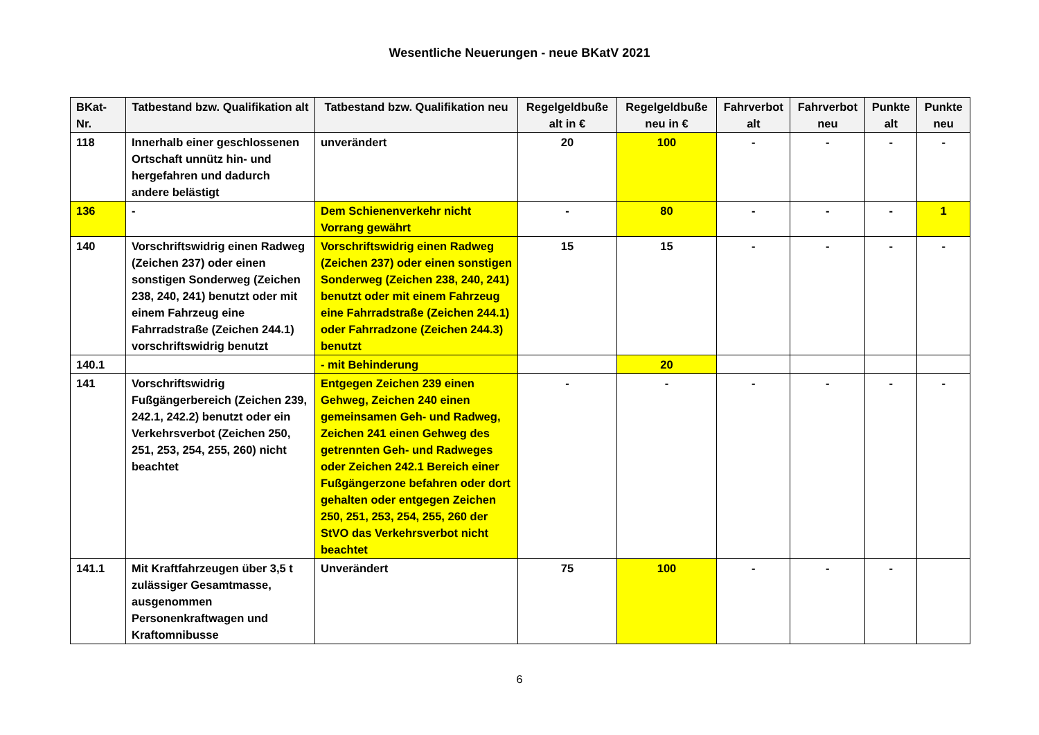Wesentliche Neuerungen - neue BKatV 2021
| BKat-Nr. | Tatbestand bzw. Qualifikation alt | Tatbestand bzw. Qualifikation neu | Regelgeldbuße alt in € | Regelgeldbuße neu in € | Fahrverbot alt | Fahrverbot neu | Punkte alt | Punkte neu |
| --- | --- | --- | --- | --- | --- | --- | --- | --- |
| 118 | Innerhalb einer geschlossenen Ortschaft unnütz hin- und hergefahren und dadurch andere belästigt | unverändert | 20 | 100 | - | - | - | - |
| 136 | - | Dem Schienenverkehr nicht Vorrang gewährt | - | 80 | - | - | - | 1 |
| 140 | Vorschriftswidrig einen Radweg (Zeichen 237) oder einen sonstigen Sonderweg (Zeichen 238, 240, 241) benutzt oder mit einem Fahrzeug eine Fahrradstraße (Zeichen 244.1) vorschriftswidrig benutzt | Vorschriftswidrig einen Radweg (Zeichen 237) oder einen sonstigen Sonderweg (Zeichen 238, 240, 241) benutzt oder mit einem Fahrzeug eine Fahrradstraße (Zeichen 244.1) oder Fahrradzone (Zeichen 244.3) benutzt | 15 | 15 | - | - | - | - |
| 140.1 | | - mit Behinderung | | 20 | | | | |
| 141 | Vorschriftswidrig Fußgängerbereich (Zeichen 239, 242.1, 242.2) benutzt oder ein Verkehrsverbot (Zeichen 250, 251, 253, 254, 255, 260) nicht beachtet | Entgegen Zeichen 239 einen Gehweg, Zeichen 240 einen gemeinsamen Geh- und Radweg, Zeichen 241 einen Gehweg des getrennten Geh- und Radweges oder Zeichen 242.1 Bereich einer Fußgängerzone befahren oder dort gehalten oder entgegen Zeichen 250, 251, 253, 254, 255, 260 der StVO das Verkehrsverbot nicht beachtet | - | - | - | - | - | - |
| 141.1 | Mit Kraftfahrzeugen über 3,5 t zulässiger Gesamtmasse, ausgenommen Personenkraftwagen und Kraftomnibusse | Unverändert | 75 | 100 | - | - | - | |
6